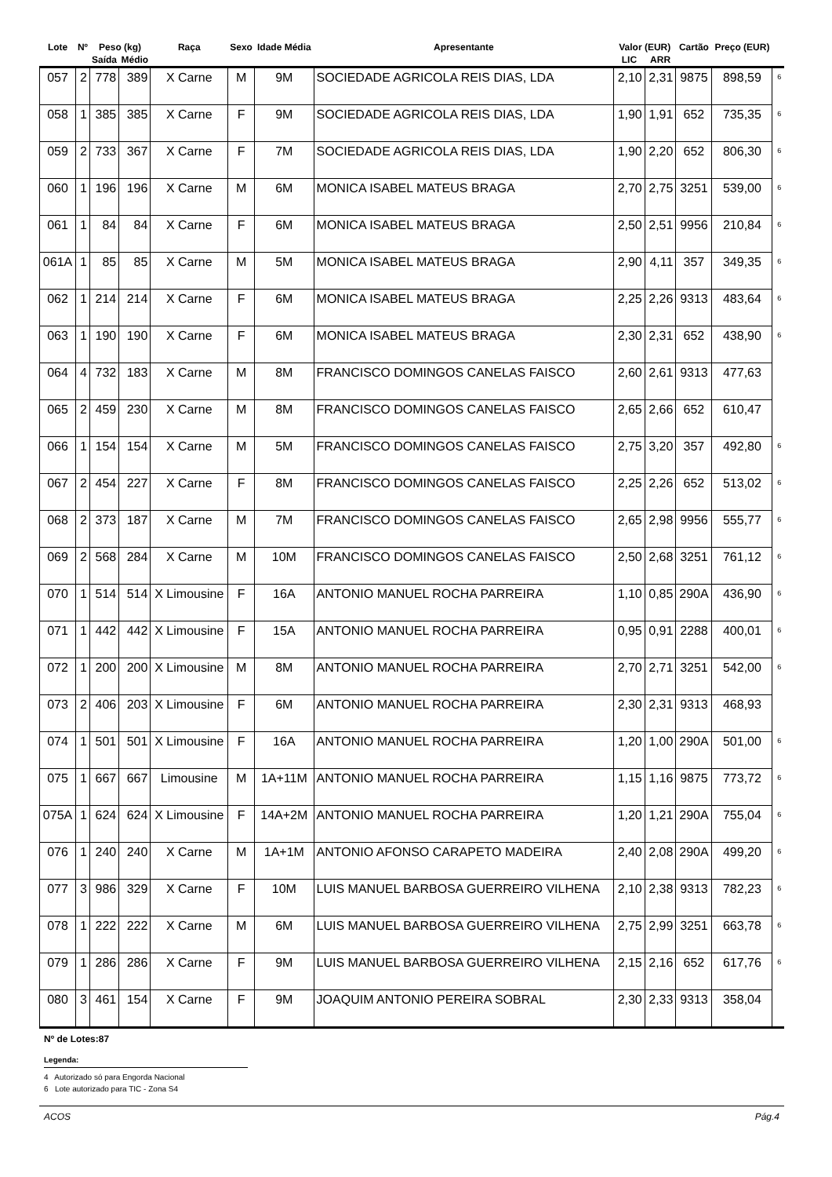| Lote | Nº | Peso (kg) | | Raça | Sexo | Idade Média | Apresentante | Valor (EUR) | | Cartão | Preço (EUR) | |
| --- | --- | --- | --- | --- | --- | --- | --- | --- | --- | --- | --- | --- |
| | | Saída | Médio | | | | | LIC | ARR | | | |
| 057 | 2 | 778 | 389 | X Carne | M | 9M | SOCIEDADE AGRICOLA REIS DIAS, LDA | 2,10 | 2,31 | 9875 | 898,59 | 6 |
| 058 | 1 | 385 | 385 | X Carne | F | 9M | SOCIEDADE AGRICOLA REIS DIAS, LDA | 1,90 | 1,91 | 652 | 735,35 | 6 |
| 059 | 2 | 733 | 367 | X Carne | F | 7M | SOCIEDADE AGRICOLA REIS DIAS, LDA | 1,90 | 2,20 | 652 | 806,30 | 6 |
| 060 | 1 | 196 | 196 | X Carne | M | 6M | MONICA ISABEL MATEUS BRAGA | 2,70 | 2,75 | 3251 | 539,00 | 6 |
| 061 | 1 | 84 | 84 | X Carne | F | 6M | MONICA ISABEL MATEUS BRAGA | 2,50 | 2,51 | 9956 | 210,84 | 6 |
| 061A | 1 | 85 | 85 | X Carne | M | 5M | MONICA ISABEL MATEUS BRAGA | 2,90 | 4,11 | 357 | 349,35 | 6 |
| 062 | 1 | 214 | 214 | X Carne | F | 6M | MONICA ISABEL MATEUS BRAGA | 2,25 | 2,26 | 9313 | 483,64 | 6 |
| 063 | 1 | 190 | 190 | X Carne | F | 6M | MONICA ISABEL MATEUS BRAGA | 2,30 | 2,31 | 652 | 438,90 | 6 |
| 064 | 4 | 732 | 183 | X Carne | M | 8M | FRANCISCO DOMINGOS CANELAS FAISCO | 2,60 | 2,61 | 9313 | 477,63 | |
| 065 | 2 | 459 | 230 | X Carne | M | 8M | FRANCISCO DOMINGOS CANELAS FAISCO | 2,65 | 2,66 | 652 | 610,47 | |
| 066 | 1 | 154 | 154 | X Carne | M | 5M | FRANCISCO DOMINGOS CANELAS FAISCO | 2,75 | 3,20 | 357 | 492,80 | 6 |
| 067 | 2 | 454 | 227 | X Carne | F | 8M | FRANCISCO DOMINGOS CANELAS FAISCO | 2,25 | 2,26 | 652 | 513,02 | 6 |
| 068 | 2 | 373 | 187 | X Carne | M | 7M | FRANCISCO DOMINGOS CANELAS FAISCO | 2,65 | 2,98 | 9956 | 555,77 | 6 |
| 069 | 2 | 568 | 284 | X Carne | M | 10M | FRANCISCO DOMINGOS CANELAS FAISCO | 2,50 | 2,68 | 3251 | 761,12 | 6 |
| 070 | 1 | 514 | 514 | X Limousine | F | 16A | ANTONIO MANUEL ROCHA PARREIRA | 1,10 | 0,85 | 290A | 436,90 | 6 |
| 071 | 1 | 442 | 442 | X Limousine | F | 15A | ANTONIO MANUEL ROCHA PARREIRA | 0,95 | 0,91 | 2288 | 400,01 | 6 |
| 072 | 1 | 200 | 200 | X Limousine | M | 8M | ANTONIO MANUEL ROCHA PARREIRA | 2,70 | 2,71 | 3251 | 542,00 | 6 |
| 073 | 2 | 406 | 203 | X Limousine | F | 6M | ANTONIO MANUEL ROCHA PARREIRA | 2,30 | 2,31 | 9313 | 468,93 | |
| 074 | 1 | 501 | 501 | X Limousine | F | 16A | ANTONIO MANUEL ROCHA PARREIRA | 1,20 | 1,00 | 290A | 501,00 | 6 |
| 075 | 1 | 667 | 667 | Limousine | M | 1A+11M | ANTONIO MANUEL ROCHA PARREIRA | 1,15 | 1,16 | 9875 | 773,72 | 6 |
| 075A | 1 | 624 | 624 | X Limousine | F | 14A+2M | ANTONIO MANUEL ROCHA PARREIRA | 1,20 | 1,21 | 290A | 755,04 | 6 |
| 076 | 1 | 240 | 240 | X Carne | M | 1A+1M | ANTONIO AFONSO CARAPETO MADEIRA | 2,40 | 2,08 | 290A | 499,20 | 6 |
| 077 | 3 | 986 | 329 | X Carne | F | 10M | LUIS MANUEL BARBOSA GUERREIRO VILHENA | 2,10 | 2,38 | 9313 | 782,23 | 6 |
| 078 | 1 | 222 | 222 | X Carne | M | 6M | LUIS MANUEL BARBOSA GUERREIRO VILHENA | 2,75 | 2,99 | 3251 | 663,78 | 6 |
| 079 | 1 | 286 | 286 | X Carne | F | 9M | LUIS MANUEL BARBOSA GUERREIRO VILHENA | 2,15 | 2,16 | 652 | 617,76 | 6 |
| 080 | 3 | 461 | 154 | X Carne | F | 9M | JOAQUIM ANTONIO PEREIRA SOBRAL | 2,30 | 2,33 | 9313 | 358,04 | |
Nº de Lotes:87
Legenda:
4 Autorizado só para Engorda Nacional
6 Lote autorizado para TIC - Zona S4
ACOS Pág.4